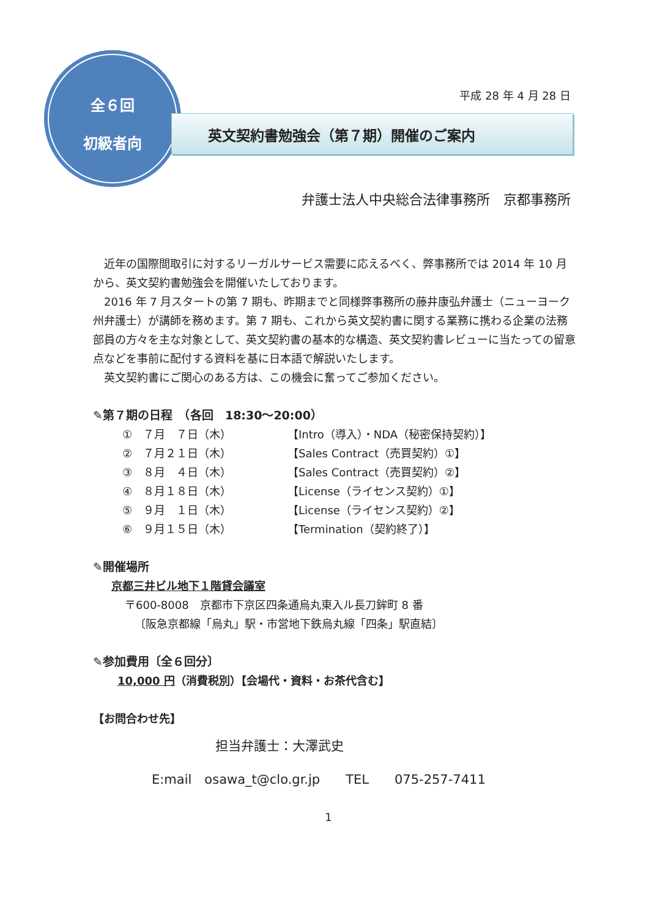全６回
初級者向
平成 28 年 4 月 28 日
英文契約書勉強会（第７期）開催のご案内
弁護士法人中央総合法律事務所　京都事務所
　近年の国際間取引に対するリーガルサービス需要に応えるべく、弊事務所では 2014 年 10 月から、英文契約書勉強会を開催いたしております。
　2016 年 7 月スタートの第 7 期も、昨期までと同様弊事務所の藤井康弘弁護士（ニューヨーク州弁護士）が講師を務めます。第 7 期も、これから英文契約書に関する業務に携わる企業の法務部員の方々を主な対象として、英文契約書の基本的な構造、英文契約書レビューに当たっての留意点などを事前に配付する資料を基に日本語で解説いたします。
　英文契約書にご関心のある方は、この機会に奮ってご参加ください。
✎第７期の日程　（各回　18:30～20:00）
①　７月　７日（木） 【Intro（導入）・NDA（秘密保持契約）】
②　７月２１日（木） 【Sales Contract（売買契約）①】
③　８月　４日（木） 【Sales Contract（売買契約）②】
④　８月１８日（木） 【License（ライセンス契約）①】
⑤　９月　１日（木） 【License（ライセンス契約）②】
⑥　９月１５日（木） 【Termination（契約終了）】
✎開催場所
京都三井ビル地下１階貸会議室
〒600-8008　京都市下京区四条通烏丸東入ル長刀鉾町 8 番
〔阪急京都線「烏丸」駅・市営地下鉄烏丸線「四条」駅直結〕
✎参加費用〔全６回分〕
10,000 円（消費税別）【会場代・資料・お茶代含む】
【お問合わせ先】
担当弁護士：大澤武史
E:mail　osawa_t@clo.gr.jp　　TEL　　075-257-7411
1